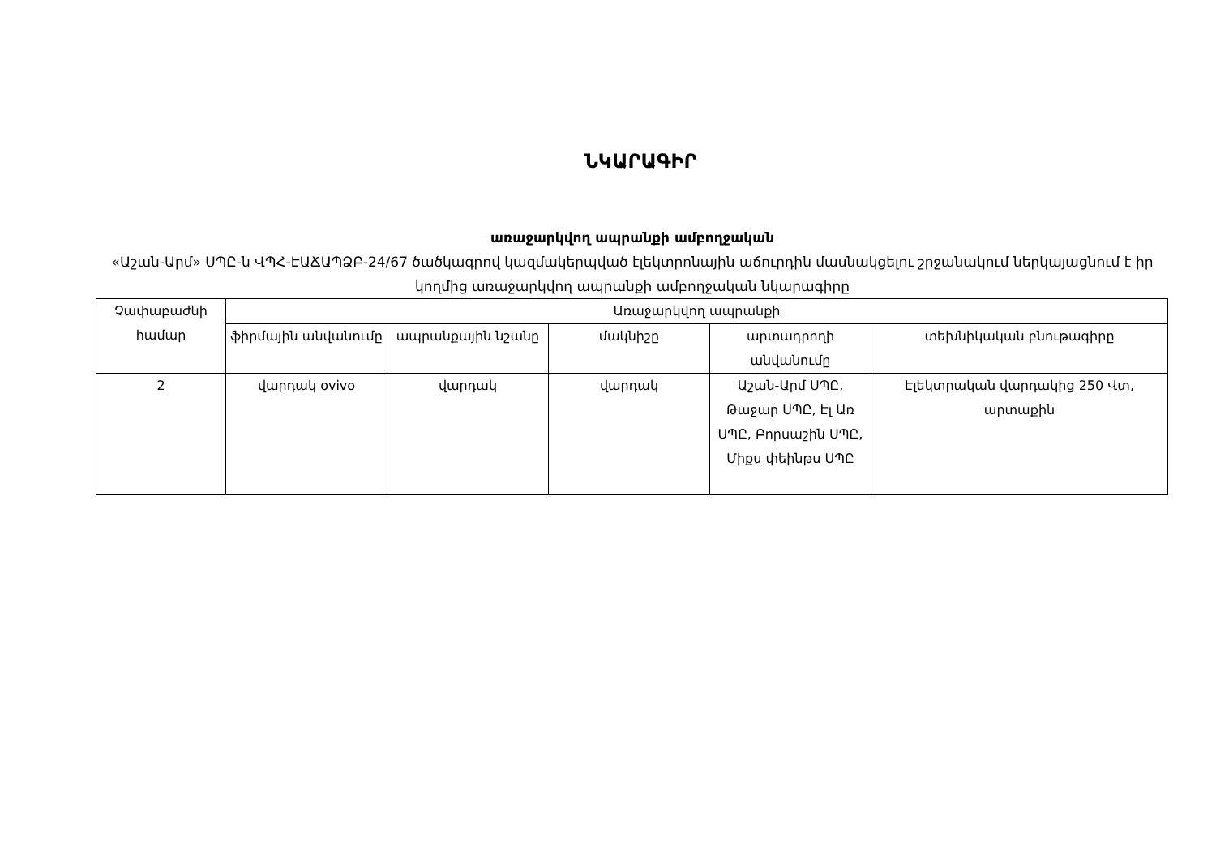ՆԿԱՐԱԳԻՐ
առաջարկվող ապրանքի ամբողջական
«Աշան-Արմ» ՍՊԸ-ն ՎՊՀ-ԷԱՃԱՊՁԲ-24/67 ծածկագրով կազմակերպված էլեկտրոնային աճուրդին մասնակցելու շրջանակում ներկայացնում է իր կողմից առաջարկվող ապրանքի ամբողջական նկարագիրը
| Չափաբաժնի համար | Առաջարկվող ապրանքի | | | | |
| --- | --- | --- | --- | --- | --- |
| | ֆիրմային անվանումը | ապրանքային նշանը | մակնիշը | արտադրողի անվանումը | տեխնիկական բնութագիրը |
| 2 | վարդակ ovivo | վարդակ | վարդակ | Աշան-Արմ ՍՊԸ, Թաջար ՍՊԸ, Էլ Առ ՍՊԸ, Բորսաշին ՍՊԸ, Միքս փեինթս ՍՊԸ | Էլեկտրական վարդակից 250 Վտ, արտաքին |